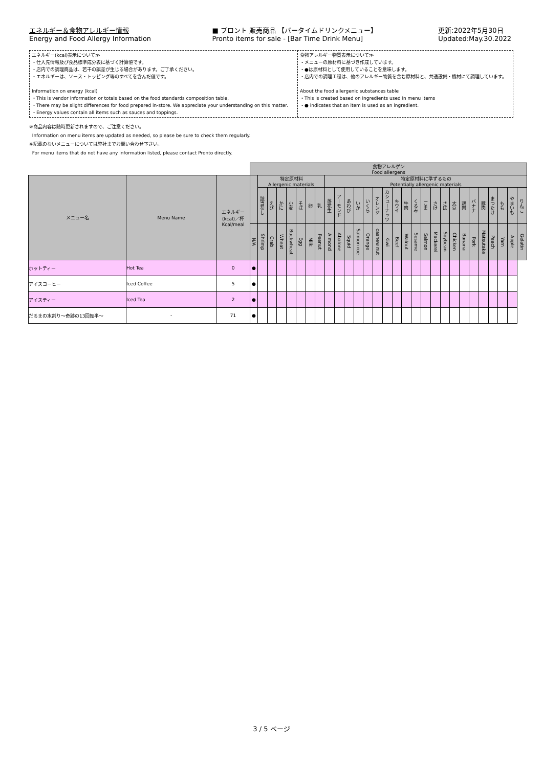エネルギー＆食物アレルギー情報
Energy and Food Allergy Information
■ プロント 販売商品 【バータイムドリンクメニュー】
Pronto items for sale - [Bar Time Drink Menu]
更新:2022年5月30日
Updated:May.30.2022
エネルギー(kcal)表示について≫
・仕入先情報及び食品標準成分表に基づく計算値です。
・店内での調理商品は、若干の誤差が生じる場合があります。ご了承ください。
・エネルギーは、ソース・トッピング等のすべてを含んだ値です。
Information on energy (kcal)
・This is vendor information or totals based on the food standards composition table.
・There may be slight differences for food prepared in-store. We appreciate your understanding on this matter.
・Energy values contain all items such as sauces and toppings.
食物アレルギー物質表示について≫
・メニューの原材料に基づき作成しています。
・●は原材料として使用していることを意味します。
・店内での調理工程は、他のアレルギー物質を含む原材料と、共通設備・機材にて調理しています。
About the food allergenic substances table
・This is created based on ingredients used in menu items
・● indicates that an item is used as an ingredient.
※商品内容は随時更新されますので、ご注意ください。
Information on menu items are updated as needed, so please be sure to check them regularly.
※記載のないメニューについては弊社までお問い合わせ下さい。
For menu items that do not have any information listed, please contact Pronto directly.
| | | | 食物アレルゲン Food allergens | | | | | | | | | | | | | | | | | | | | | | | | | | | | |
| メニュー名 | Menu Name | エネルギー (kcal)／杯 Kcal/meal | | 特定原材料 Allergenic materials | | | | | | | 特定原材料に準ずるもの Potentially allergenic materials | | | | | | | | | | | | | | | | | | | | |
| | | | | 該当なし | えび | かに | 小麦 | そば | 卵 | 乳 | 落花生 | アーモンド | あわび | いか | いくら | オレンジ | カシューナッツ | キウイ | 牛肉 | くるみ | ごま | さけ | さば | 大豆 | 鶏肉 | バナナ | 豚肉 | まつたけ | もも | やまいも | りんご |
| | | | N/A | Shrimp | Crab | Wheat | Buckwheat | Egg | Milk | Peanut | Almond | Abalone | Squid | Salmon roe | Orange | cashew nut | Kiwi | Beef | Walnut | Sesame | Salmon | Mackerel | Soybean | Chicken | Banana | Pork | Matsutake | Peach | Yam | Apple | Gelatin |
| ホットティー | Hot Tea | 0 | ● | | | | | | | | | | | | | | | | | | | | | | | | | | | | |
| アイスコーヒー | Iced Coffee | 5 | ● | | | | | | | | | | | | | | | | | | | | | | | | | | | | |
| アイスティー | Iced Tea | 2 | ● | | | | | | | | | | | | | | | | | | | | | | | | | | | | |
| だるまの水割り～奇跡の13回転半～ | - | 71 | ● | | | | | | | | | | | | | | | | | | | | | | | | | | | | |
3 / 5 ページ